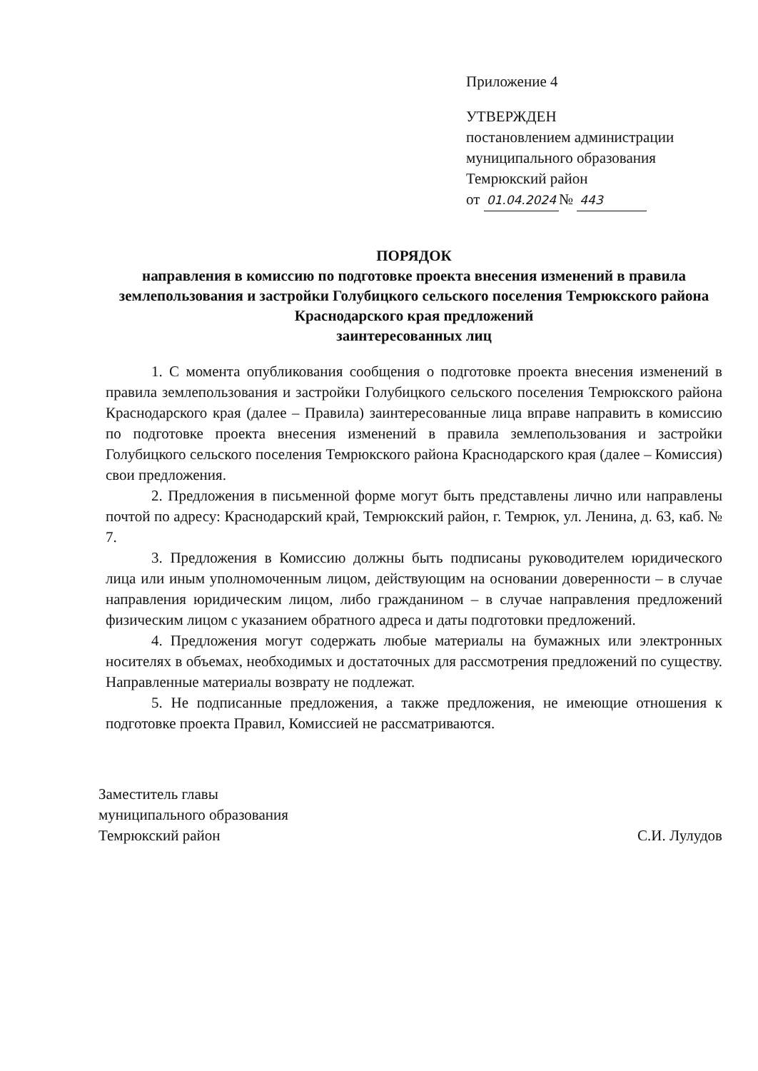Приложение 4
УТВЕРЖДЕН
постановлением администрации
муниципального образования
Темрюкский район
от 01.04.2024 № 443
ПОРЯДОК
направления в комиссию по подготовке проекта внесения изменений в правила землепользования и застройки Голубицкого сельского поселения Темрюкского района Краснодарского края предложений
заинтересованных лиц
1. С момента опубликования сообщения о подготовке проекта внесения изменений в правила землепользования и застройки Голубицкого сельского поселения Темрюкского района Краснодарского края (далее – Правила) заинтересованные лица вправе направить в комиссию по подготовке проекта внесения изменений в правила землепользования и застройки Голубицкого сельского поселения Темрюкского района Краснодарского края (далее – Комиссия) свои предложения.
2. Предложения в письменной форме могут быть представлены лично или направлены почтой по адресу: Краснодарский край, Темрюкский район, г. Темрюк, ул. Ленина, д. 63, каб. № 7.
3. Предложения в Комиссию должны быть подписаны руководителем юридического лица или иным уполномоченным лицом, действующим на основании доверенности – в случае направления юридическим лицом, либо гражданином – в случае направления предложений физическим лицом с указанием обратного адреса и даты подготовки предложений.
4. Предложения могут содержать любые материалы на бумажных или электронных носителях в объемах, необходимых и достаточных для рассмотрения предложений по существу. Направленные материалы возврату не подлежат.
5. Не подписанные предложения, а также предложения, не имеющие отношения к подготовке проекта Правил, Комиссией не рассматриваются.
Заместитель главы
муниципального образования
Темрюкский район
С.И. Лулудов